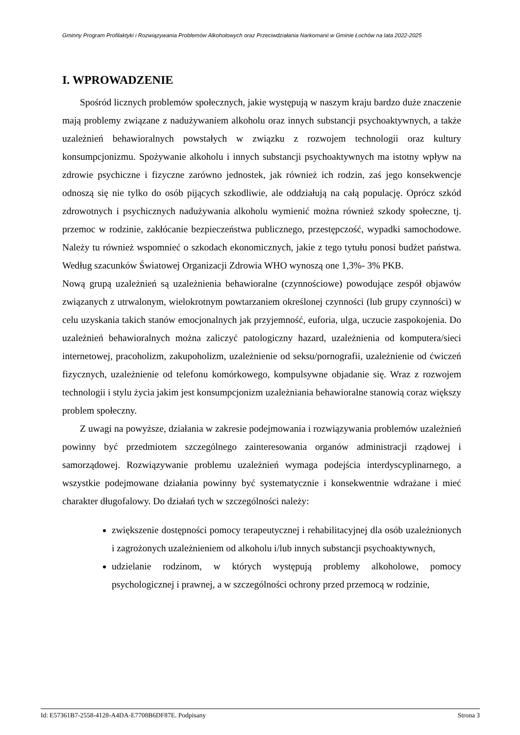Gminny Program Profilaktyki i Rozwiązywania Problemów Alkoholowych oraz Przeciwdziałania Narkomanii w Gminie Łochów na lata 2022-2025
I. WPROWADZENIE
Spośród licznych problemów społecznych, jakie występują w naszym kraju bardzo duże znaczenie mają problemy związane z nadużywaniem alkoholu oraz innych substancji psychoaktywnych, a także uzależnień behawioralnych powstałych w związku z rozwojem technologii oraz kultury konsumpcjonizmu. Spożywanie alkoholu i innych substancji psychoaktywnych ma istotny wpływ na zdrowie psychiczne i fizyczne zarówno jednostek, jak również ich rodzin, zaś jego konsekwencje odnoszą się nie tylko do osób pijących szkodliwie, ale oddziałują na całą populację. Oprócz szkód zdrowotnych i psychicznych nadużywania alkoholu wymienić można również szkody społeczne, tj. przemoc w rodzinie, zakłócanie bezpieczeństwa publicznego, przestępczość, wypadki samochodowe. Należy tu również wspomnieć o szkodach ekonomicznych, jakie z tego tytułu ponosi budżet państwa. Według szacunków Światowej Organizacji Zdrowia WHO wynoszą one 1,3%- 3% PKB.
Nową grupą uzależnień są uzależnienia behawioralne (czynnościowe) powodujące zespół objawów związanych z utrwalonym, wielokrotnym powtarzaniem określonej czynności (lub grupy czynności) w celu uzyskania takich stanów emocjonalnych jak przyjemność, euforia, ulga, uczucie zaspokojenia. Do uzależnień behawioralnych można zaliczyć patologiczny hazard, uzależnienia od komputera/sieci internetowej, pracoholizm, zakupoholizm, uzależnienie od seksu/pornografii, uzależnienie od ćwiczeń fizycznych, uzależnienie od telefonu komórkowego, kompulsywne objadanie się. Wraz z rozwojem technologii i stylu życia jakim jest konsumpcjonizm uzależniania behawioralne stanowią coraz większy problem społeczny.
Z uwagi na powyższe, działania w zakresie podejmowania i rozwiązywania problemów uzależnień powinny być przedmiotem szczególnego zainteresowania organów administracji rządowej i samorządowej. Rozwiązywanie problemu uzależnień wymaga podejścia interdyscyplinarnego, a wszystkie podejmowane działania powinny być systematycznie i konsekwentnie wdrażane i mieć charakter długofalowy. Do działań tych w szczególności należy:
zwiększenie dostępności pomocy terapeutycznej i rehabilitacyjnej dla osób uzależnionych i zagrożonych uzależnieniem od alkoholu i/lub innych substancji psychoaktywnych,
udzielanie rodzinom, w których występują problemy alkoholowe, pomocy psychologicznej i prawnej, a w szczególności ochrony przed przemocą w rodzinie,
Id: E57361B7-2558-4128-A4DA-E7708B6DF87E. Podpisany Strona 3